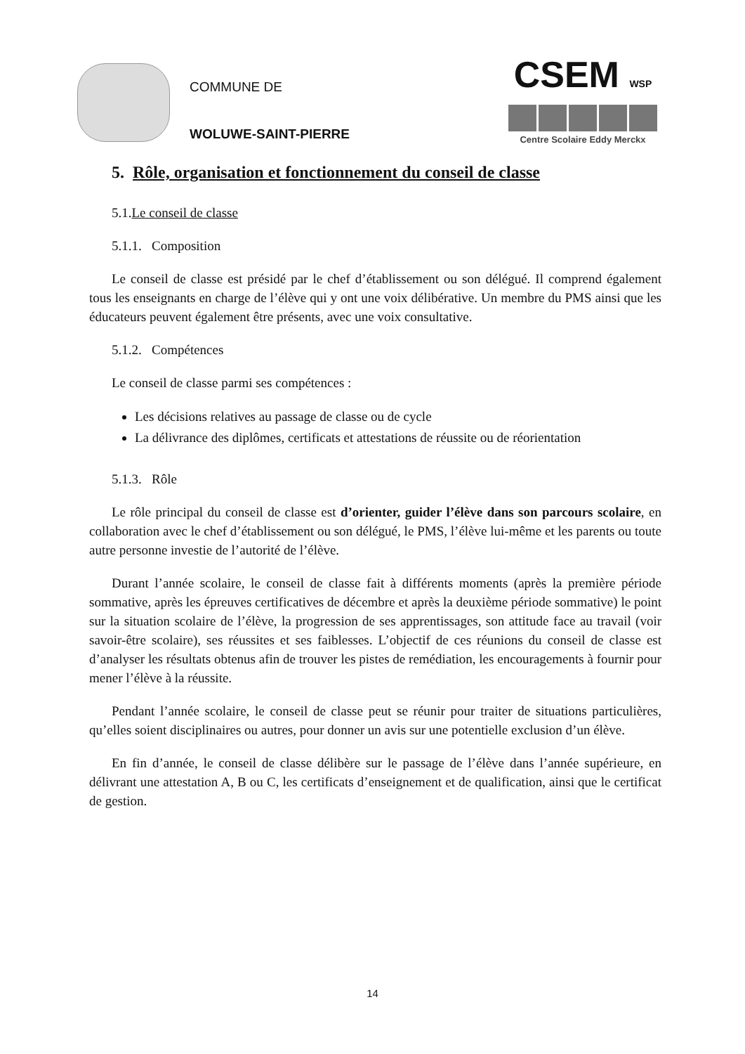COMMUNE DE
WOLUWE-SAINT-PIERRE
CSEM WSP
Centre Scolaire Eddy Merckx
5. Rôle, organisation et fonctionnement du conseil de classe
5.1.Le conseil de classe
5.1.1. Composition
Le conseil de classe est présidé par le chef d’établissement ou son délégué. Il comprend également tous les enseignants en charge de l’élève qui y ont une voix délibérative. Un membre du PMS ainsi que les éducateurs peuvent également être présents, avec une voix consultative.
5.1.2. Compétences
Le conseil de classe parmi ses compétences :
Les décisions relatives au passage de classe ou de cycle
La délivrance des diplômes, certificats et attestations de réussite ou de réorientation
5.1.3. Rôle
Le rôle principal du conseil de classe est d’orienter, guider l’élève dans son parcours scolaire, en collaboration avec le chef d’établissement ou son délégué, le PMS, l’élève lui-même et les parents ou toute autre personne investie de l’autorité de l’élève.
Durant l’année scolaire, le conseil de classe fait à différents moments (après la première période sommative, après les épreuves certificatives de décembre et après la deuxième période sommative) le point sur la situation scolaire de l’élève, la progression de ses apprentissages, son attitude face au travail (voir savoir-être scolaire), ses réussites et ses faiblesses. L’objectif de ces réunions du conseil de classe est d’analyser les résultats obtenus afin de trouver les pistes de remédiation, les encouragements à fournir pour mener l’élève à la réussite.
Pendant l’année scolaire, le conseil de classe peut se réunir pour traiter de situations particulières, qu’elles soient disciplinaires ou autres, pour donner un avis sur une potentielle exclusion d’un élève.
En fin d’année, le conseil de classe délibère sur le passage de l’élève dans l’année supérieure, en délivrant une attestation A, B ou C, les certificats d’enseignement et de qualification, ainsi que le certificat de gestion.
14